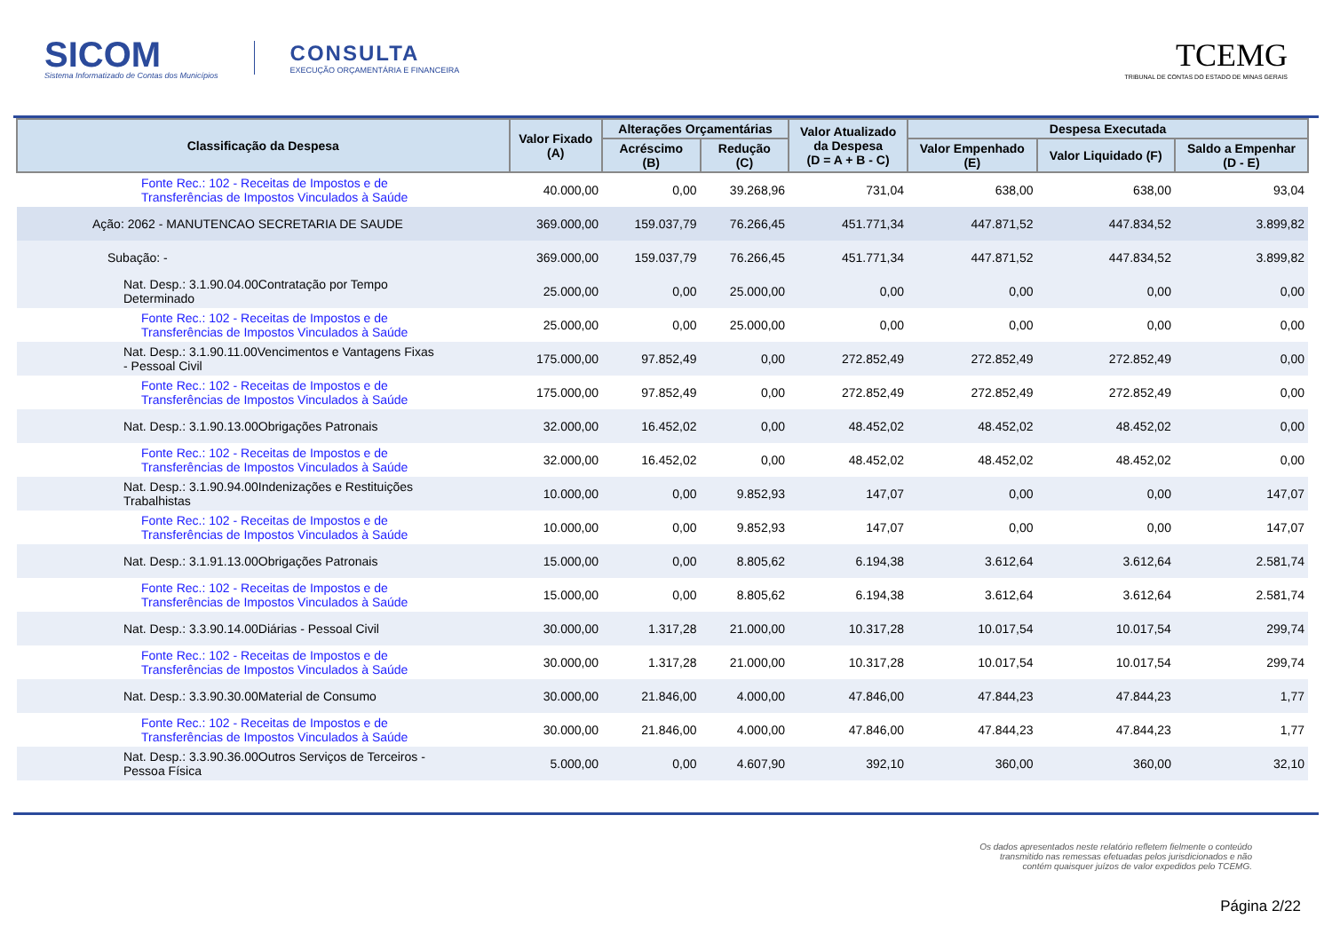SICOM
Sistema Informatizado de Contas dos Municípios
CONSULTA
EXECUÇÃO ORÇAMENTÁRIA E FINANCEIRA
TCEMG
TRIBUNAL DE CONTAS DO ESTADO DE MINAS GERAIS
| Classificação da Despesa | Valor Fixado (A) | Alterações Orçamentárias | | Valor Atualizado da Despesa (D = A + B - C) | Despesa Executada | | |
| --- | --- | --- | --- | --- | --- | --- | --- |
| | | Acréscimo (B) | Redução (C) | | Valor Empenhado (E) | Valor Liquidado (F) | Saldo a Empenhar (D - E) |
| Fonte Rec.: 102 - Receitas de Impostos e de Transferências de Impostos Vinculados à Saúde | 40.000,00 | 0,00 | 39.268,96 | 731,04 | 638,00 | 638,00 | 93,04 |
| Ação: 2062 - MANUTENCAO SECRETARIA DE SAUDE | 369.000,00 | 159.037,79 | 76.266,45 | 451.771,34 | 447.871,52 | 447.834,52 | 3.899,82 |
| Subação: - | 369.000,00 | 159.037,79 | 76.266,45 | 451.771,34 | 447.871,52 | 447.834,52 | 3.899,82 |
| Nat. Desp.: 3.1.90.04.00Contratação por Tempo Determinado | 25.000,00 | 0,00 | 25.000,00 | 0,00 | 0,00 | 0,00 | 0,00 |
| Fonte Rec.: 102 - Receitas de Impostos e de Transferências de Impostos Vinculados à Saúde | 25.000,00 | 0,00 | 25.000,00 | 0,00 | 0,00 | 0,00 | 0,00 |
| Nat. Desp.: 3.1.90.11.00Vencimentos e Vantagens Fixas - Pessoal Civil | 175.000,00 | 97.852,49 | 0,00 | 272.852,49 | 272.852,49 | 272.852,49 | 0,00 |
| Fonte Rec.: 102 - Receitas de Impostos e de Transferências de Impostos Vinculados à Saúde | 175.000,00 | 97.852,49 | 0,00 | 272.852,49 | 272.852,49 | 272.852,49 | 0,00 |
| Nat. Desp.: 3.1.90.13.00Obrigações Patronais | 32.000,00 | 16.452,02 | 0,00 | 48.452,02 | 48.452,02 | 48.452,02 | 0,00 |
| Fonte Rec.: 102 - Receitas de Impostos e de Transferências de Impostos Vinculados à Saúde | 32.000,00 | 16.452,02 | 0,00 | 48.452,02 | 48.452,02 | 48.452,02 | 0,00 |
| Nat. Desp.: 3.1.90.94.00Indenizações e Restituições Trabalhistas | 10.000,00 | 0,00 | 9.852,93 | 147,07 | 0,00 | 0,00 | 147,07 |
| Fonte Rec.: 102 - Receitas de Impostos e de Transferências de Impostos Vinculados à Saúde | 10.000,00 | 0,00 | 9.852,93 | 147,07 | 0,00 | 0,00 | 147,07 |
| Nat. Desp.: 3.1.91.13.00Obrigações Patronais | 15.000,00 | 0,00 | 8.805,62 | 6.194,38 | 3.612,64 | 3.612,64 | 2.581,74 |
| Fonte Rec.: 102 - Receitas de Impostos e de Transferências de Impostos Vinculados à Saúde | 15.000,00 | 0,00 | 8.805,62 | 6.194,38 | 3.612,64 | 3.612,64 | 2.581,74 |
| Nat. Desp.: 3.3.90.14.00Diárias - Pessoal Civil | 30.000,00 | 1.317,28 | 21.000,00 | 10.317,28 | 10.017,54 | 10.017,54 | 299,74 |
| Fonte Rec.: 102 - Receitas de Impostos e de Transferências de Impostos Vinculados à Saúde | 30.000,00 | 1.317,28 | 21.000,00 | 10.317,28 | 10.017,54 | 10.017,54 | 299,74 |
| Nat. Desp.: 3.3.90.30.00Material de Consumo | 30.000,00 | 21.846,00 | 4.000,00 | 47.846,00 | 47.844,23 | 47.844,23 | 1,77 |
| Fonte Rec.: 102 - Receitas de Impostos e de Transferências de Impostos Vinculados à Saúde | 30.000,00 | 21.846,00 | 4.000,00 | 47.846,00 | 47.844,23 | 47.844,23 | 1,77 |
| Nat. Desp.: 3.3.90.36.00Outros Serviços de Terceiros - Pessoa Física | 5.000,00 | 0,00 | 4.607,90 | 392,10 | 360,00 | 360,00 | 32,10 |
Os dados apresentados neste relatório refletem fielmente o conteúdo transmitido nas remessas efetuadas pelos jurisdicionados e não contém quaisquer juízos de valor expedidos pelo TCEMG.
Página 2/22